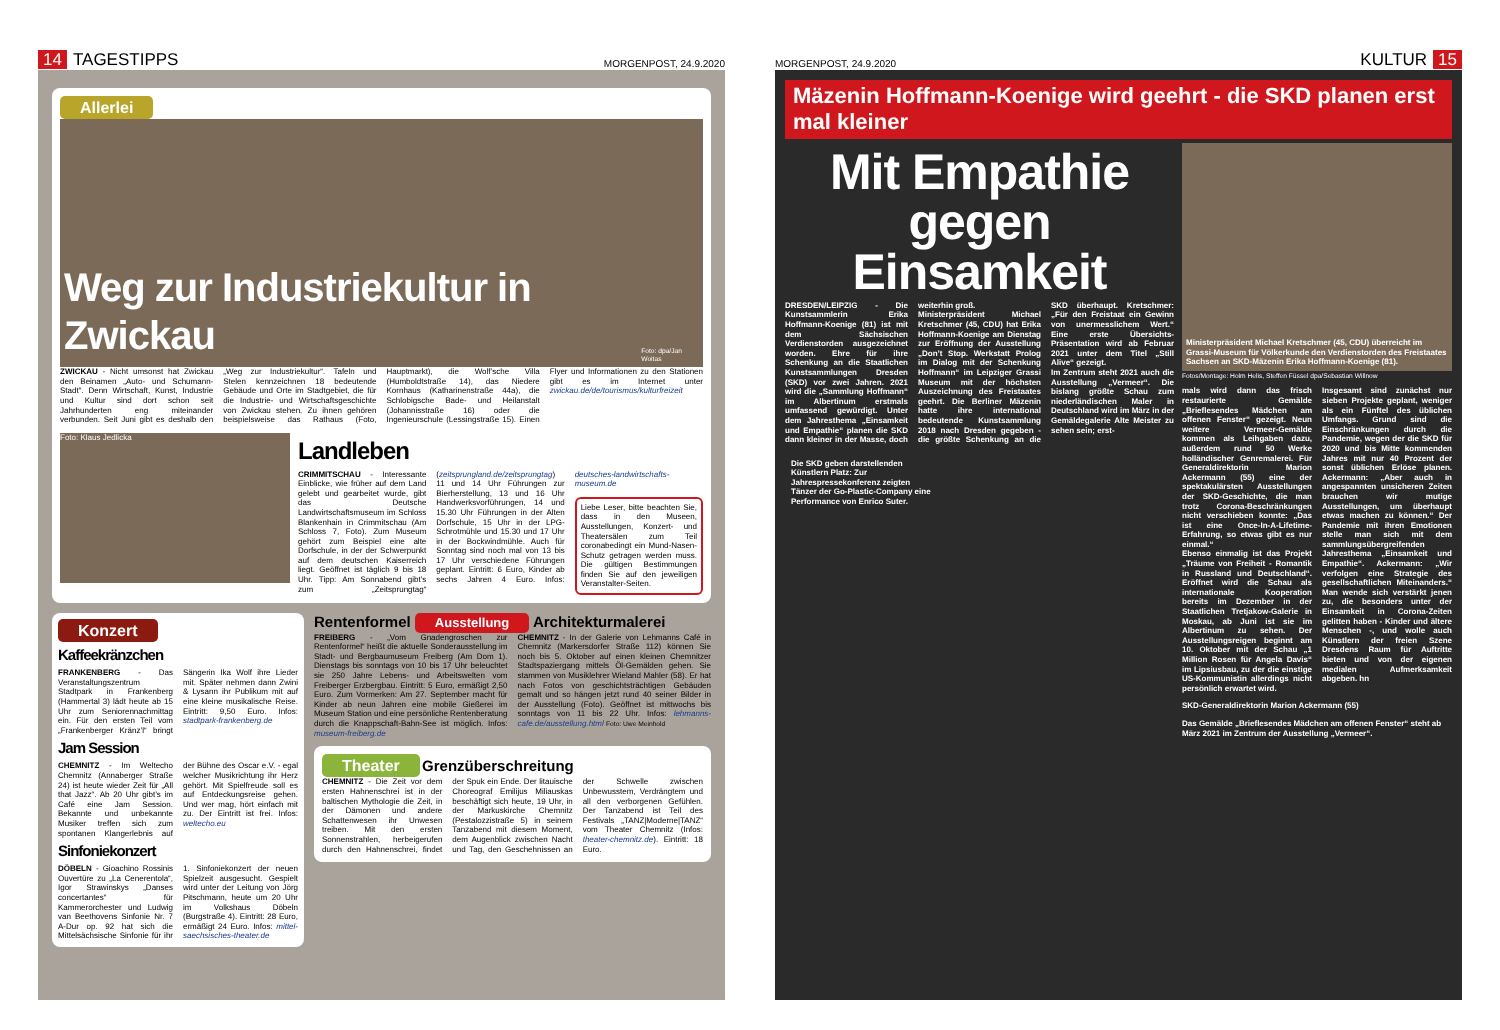14 TAGESTIPPS MORGENPOST, 24.9.2020
Allerlei
Weg zur Industriekultur in Zwickau
Foto: dpa/Jan Woitas
ZWICKAU - Nicht umsonst hat Zwickau den Beinamen „Auto- und Schumann-Stadt“. Denn Wirtschaft, Kunst, Industrie und Kultur sind dort schon seit Jahrhunderten eng miteinander verbunden. Seit Juni gibt es deshalb den „Weg zur Industriekultur“. Tafeln und Stelen kennzeichnen 18 bedeutende Gebäude und Orte im Stadtgebiet, die für die Industrie- und Wirtschaftsgeschichte von Zwickau stehen. Zu ihnen gehören beispielsweise das Rathaus (Foto, Hauptmarkt), die Wolf’sche Villa (Humboldtstraße 14), das Niedere Kornhaus (Katharinenstraße 44a), die Schlobigsche Bade- und Heilanstalt (Johannisstraße 16) oder die Ingenieurschule (Lessingstraße 15). Einen Flyer und Informationen zu den Stationen gibt es im Internet unter zwickau.de/de/tourismus/kulturfreizeit
Foto: Klaus Jedlicka
Landleben
CRIMMITSCHAU - Interessante Einblicke, wie früher auf dem Land gelebt und gearbeitet wurde, gibt das Deutsche Landwirtschaftsmuseum im Schloss Blankenhain in Crimmitschau (Am Schloss 7, Foto). Zum Museum gehört zum Beispiel eine alte Dorfschule, in der der Schwerpunkt auf dem deutschen Kaiserreich liegt. Geöffnet ist täglich 9 bis 18 Uhr. Tipp: Am Sonnabend gibt’s zum „Zeitsprungtag“ (zeitsprungland.de/zeitsprungtag) 11 und 14 Uhr Führungen zur Bierherstellung, 13 und 16 Uhr Handwerksvorführungen, 14 und 15.30 Uhr Führungen in der Alten Dorfschule, 15 Uhr in der LPG-Schrotmühle und 15.30 und 17 Uhr in der Bockwindmühle. Auch für Sonntag sind noch mal von 13 bis 17 Uhr verschiedene Führungen geplant. Eintritt: 6 Euro, Kinder ab sechs Jahren 4 Euro. Infos: deutsches-landwirtschafts-museum.de
Liebe Leser, bitte beachten Sie, dass in den Museen, Ausstellungen, Konzert- und Theatersälen zum Teil coronabedingt ein Mund-Nasen-Schutz getragen werden muss. Die gültigen Bestimmungen finden Sie auf den jeweiligen Veranstalter-Seiten.
Konzert
Kaffeekränzchen
FRANKENBERG - Das Veranstaltungszentrum Stadtpark in Frankenberg (Hammertal 3) lädt heute ab 15 Uhr zum Seniorennachmittag ein. Für den ersten Teil vom „Frankenberger Kränz’l“ bringt Sängerin Ika Wolf ihre Lieder mit. Später nehmen dann Zwini & Lysann ihr Publikum mit auf eine kleine musikalische Reise. Eintritt: 9,50 Euro. Infos: stadtpark-frankenberg.de
Jam Session
CHEMNITZ - Im Weltecho Chemnitz (Annaberger Straße 24) ist heute wieder Zeit für „All that Jazz“. Ab 20 Uhr gibt’s im Café eine Jam Session. Bekannte und unbekannte Musiker treffen sich zum spontanen Klangerlebnis auf der Bühne des Oscar e.V. - egal welcher Musikrichtung ihr Herz gehört. Mit Spielfreude soll es auf Entdeckungsreise gehen. Und wer mag, hört einfach mit zu. Der Eintritt ist frei. Infos: weltecho.eu
Sinfoniekonzert
DÖBELN - Gioachino Rossinis Ouvertüre zu „La Cenerentola“, Igor Strawinskys „Danses concertantes“ für Kammerorchester und Ludwig van Beethovens Sinfonie Nr. 7 A-Dur op. 92 hat sich die Mittelsächsische Sinfonie für ihr 1. Sinfoniekonzert der neuen Spielzeit ausgesucht. Gespielt wird unter der Leitung von Jörg Pitschmann, heute um 20 Uhr im Volkshaus Döbeln (Burgstraße 4). Eintritt: 28 Euro, ermäßigt 24 Euro. Infos: mittel-saechsisches-theater.de
Rentenformel Ausstellung Architekturmalerei
FREIBERG - „Vom Gnadengroschen zur Rentenformel“ heißt die aktuelle Sonderausstellung im Stadt- und Bergbaumuseum Freiberg (Am Dom 1). Dienstags bis sonntags von 10 bis 17 Uhr beleuchtet sie 250 Jahre Lebens- und Arbeitswelten vom Freiberger Erzbergbau. Eintritt: 5 Euro, ermäßigt 2,50 Euro. Zum Vormerken: Am 27. September macht für Kinder ab neun Jahren eine mobile Gießerei im Museum Station und eine persönliche Rentenberatung durch die Knappschaft-Bahn-See ist möglich. Infos: museum-freiberg.de
CHEMNITZ - In der Galerie von Lehmanns Café in Chemnitz (Markersdorfer Straße 112) können Sie noch bis 5. Oktober auf einen kleinen Chemnitzer Stadtspaziergang mittels Öl-Gemälden gehen. Sie stammen von Musiklehrer Wieland Mahler (58). Er hat nach Fotos von geschichtsträchtigen Gebäuden gemalt und so hängen jetzt rund 40 seiner Bilder in der Ausstellung (Foto). Geöffnet ist mittwochs bis sonntags von 11 bis 22 Uhr. Infos: lehmanns-cafe.de/ausstellung.html Foto: Uwe Meinhold
Theater Grenzüberschreitung
CHEMNITZ - Die Zeit vor dem ersten Hahnenschrei ist in der baltischen Mythologie die Zeit, in der Dämonen und andere Schattenwesen ihr Unwesen treiben. Mit den ersten Sonnenstrahlen, herbeigerufen durch den Hahnenschrei, findet der Spuk ein Ende. Der litauische Choreograf Emilijus Miliauskas beschäftigt sich heute, 19 Uhr, in der Markuskirche Chemnitz (Pestalozzistraße 5) in seinem Tanzabend mit diesem Moment, dem Augenblick zwischen Nacht und Tag, den Geschehnissen an der Schwelle zwischen Unbewusstem, Verdrängtem und all den verborgenen Gefühlen. Der Tanzabend ist Teil des Festivals „TANZ|Moderne|TANZ“ vom Theater Chemnitz (Infos: theater-chemnitz.de). Eintritt: 18 Euro.
MORGENPOST, 24.9.2020 KULTUR 15
Mäzenin Hoffmann-Koenige wird geehrt - die SKD planen erst mal kleiner
Mit Empathie gegen Einsamkeit
DRESDEN/LEIPZIG - Die Kunstsammlerin Erika Hoffmann-Koenige (81) ist mit dem Sächsischen Verdienstorden ausgezeichnet worden. Ehre für ihre Schenkung an die Staatlichen Kunstsammlungen Dresden (SKD) vor zwei Jahren. 2021 wird die „Sammlung Hoffmann“ im Albertinum erstmals umfassend gewürdigt. Unter dem Jahresthema „Einsamkeit und Empathie“ planen die SKD dann kleiner in der Masse, doch weiterhin groß.
Ministerpräsident Michael Kretschmer (45, CDU) hat Erika Hoffmann-Koenige am Dienstag zur Eröffnung der Ausstellung „Don’t Stop. Werkstatt Prolog im Dialog mit der Schenkung Hoffmann“ im Leipziger Grassi Museum mit der höchsten Auszeichnung des Freistaates geehrt. Die Berliner Mäzenin hatte ihre international bedeutende Kunstsammlung 2018 nach Dresden gegeben - die größte Schenkung an die SKD überhaupt. Kretschmer: „Für den Freistaat ein Gewinn von unermesslichem Wert.“ Eine erste Übersichts-Präsentation wird ab Februar 2021 unter dem Titel „Still Alive“ gezeigt.
Im Zentrum steht 2021 auch die Ausstellung „Vermeer“. Die bislang größte Schau zum niederländischen Maler in Deutschland wird im März in der Gemäldegalerie Alte Meister zu sehen sein; erst-
Die SKD geben darstellenden Künstlern Platz: Zur Jahrespressekonferenz zeigten Tänzer der Go-Plastic-Company eine Performance von Enrico Suter.
Ministerpräsident Michael Kretschmer (45, CDU) überreicht im Grassi-Museum für Völkerkunde den Verdienstorden des Freistaates Sachsen an SKD-Mäzenin Erika Hoffmann-Koenige (81).
Fotos/Montage: Holm Helis, Steffen Füssel dpa/Sebastian Willnow
mals wird dann das frisch restaurierte Gemälde „Brieflesendes Mädchen am offenen Fenster“ gezeigt. Neun weitere Vermeer-Gemälde kommen als Leihgaben dazu, außerdem rund 50 Werke holländischer Genremalerei. Für Generaldirektorin Marion Ackermann (55) eine der spektakulärsten Ausstellungen der SKD-Geschichte, die man trotz Corona-Beschränkungen nicht verschieben konnte: „Das ist eine Once-In-A-Lifetime-Erfahrung, so etwas gibt es nur einmal.“
Ebenso einmalig ist das Projekt „Träume von Freiheit - Romantik in Russland und Deutschland“. Eröffnet wird die Schau als internationale Kooperation bereits im Dezember in der Staatlichen Tretjakow-Galerie in Moskau, ab Juni ist sie im Albertinum zu sehen. Der Ausstellungsreigen beginnt am 10. Oktober mit der Schau „1 Million Rosen für Angela Davis“ im Lipsiusbau, zu der die einstige US-Kommunistin allerdings nicht persönlich erwartet wird.
Insgesamt sind zunächst nur sieben Projekte geplant, weniger als ein Fünftel des üblichen Umfangs. Grund sind die Einschränkungen durch die Pandemie, wegen der die SKD für 2020 und bis Mitte kommenden Jahres mit nur 40 Prozent der sonst üblichen Erlöse planen. Ackermann: „Aber auch in angespannten unsicheren Zeiten brauchen wir mutige Ausstellungen, um überhaupt etwas machen zu können.“ Der Pandemie mit ihren Emotionen stelle man sich mit dem sammlungsübergreifenden Jahresthema „Einsamkeit und Empathie“. Ackermann: „Wir verfolgen eine Strategie des gesellschaftlichen Miteinanders.“ Man wende sich verstärkt jenen zu, die besonders unter der Einsamkeit in Corona-Zeiten gelitten haben - Kinder und ältere Menschen -, und wolle auch Künstlern der freien Szene Dresdens Raum für Auftritte bieten und von der eigenen medialen Aufmerksamkeit abgeben. hn
SKD-Generaldirektorin Marion Ackermann (55)
Das Gemälde „Brieflesendes Mädchen am offenen Fenster“ steht ab März 2021 im Zentrum der Ausstellung „Vermeer“.